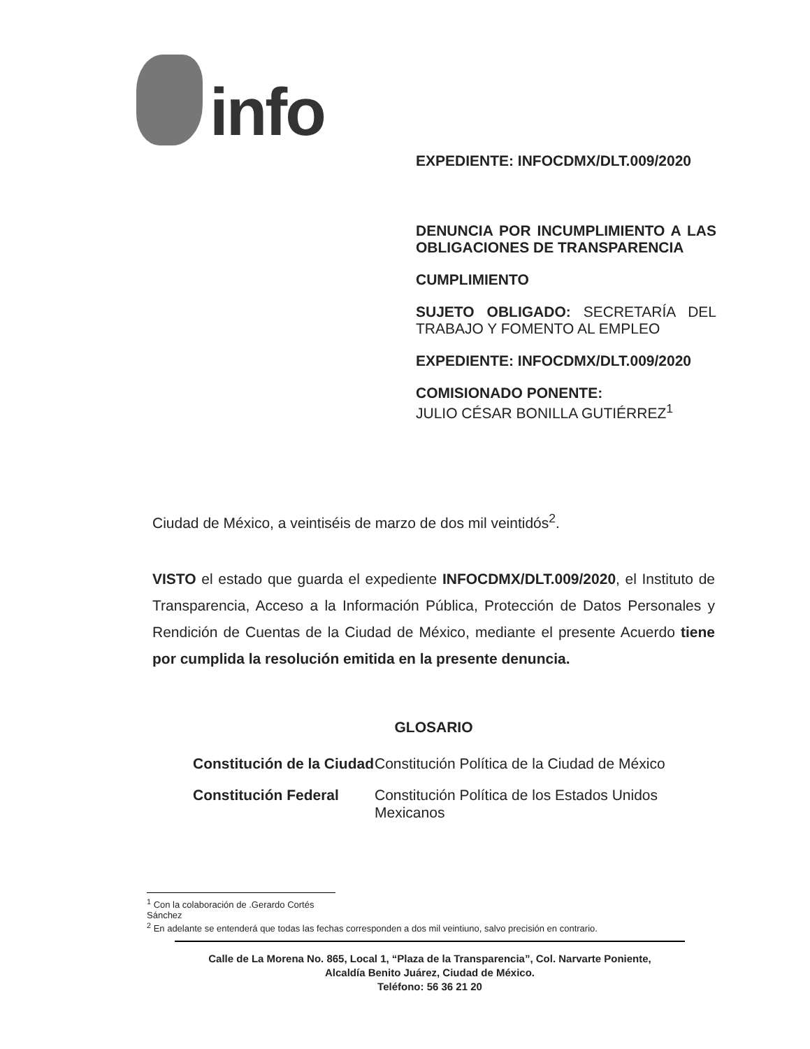info
EXPEDIENTE: INFOCDMX/DLT.009/2020
DENUNCIA POR INCUMPLIMIENTO A LAS OBLIGACIONES DE TRANSPARENCIA
CUMPLIMIENTO
SUJETO OBLIGADO: SECRETARÍA DEL TRABAJO Y FOMENTO AL EMPLEO
EXPEDIENTE: INFOCDMX/DLT.009/2020
COMISIONADO PONENTE:
JULIO CÉSAR BONILLA GUTIÉRREZ<sup>1</sup>
Ciudad de México, a veintiséis de marzo de dos mil veintidós<sup>2</sup>.
VISTO el estado que guarda el expediente INFOCDMX/DLT.009/2020, el Instituto de Transparencia, Acceso a la Información Pública, Protección de Datos Personales y Rendición de Cuentas de la Ciudad de México, mediante el presente Acuerdo tiene por cumplida la resolución emitida en la presente denuncia.
GLOSARIO
| Constitución de la Ciudad | Constitución Política de la Ciudad de México |
| Constitución Federal | Constitución Política de los Estados Unidos Mexicanos |
<sup>1</sup> Con la colaboración de .Gerardo Cortés Sánchez
<sup>2</sup> En adelante se entenderá que todas las fechas corresponden a dos mil veintiuno, salvo precisión en contrario.
Calle de La Morena No. 865, Local 1, “Plaza de la Transparencia”, Col. Narvarte Poniente,
Alcaldía Benito Juárez, Ciudad de México.
Teléfono: 56 36 21 20